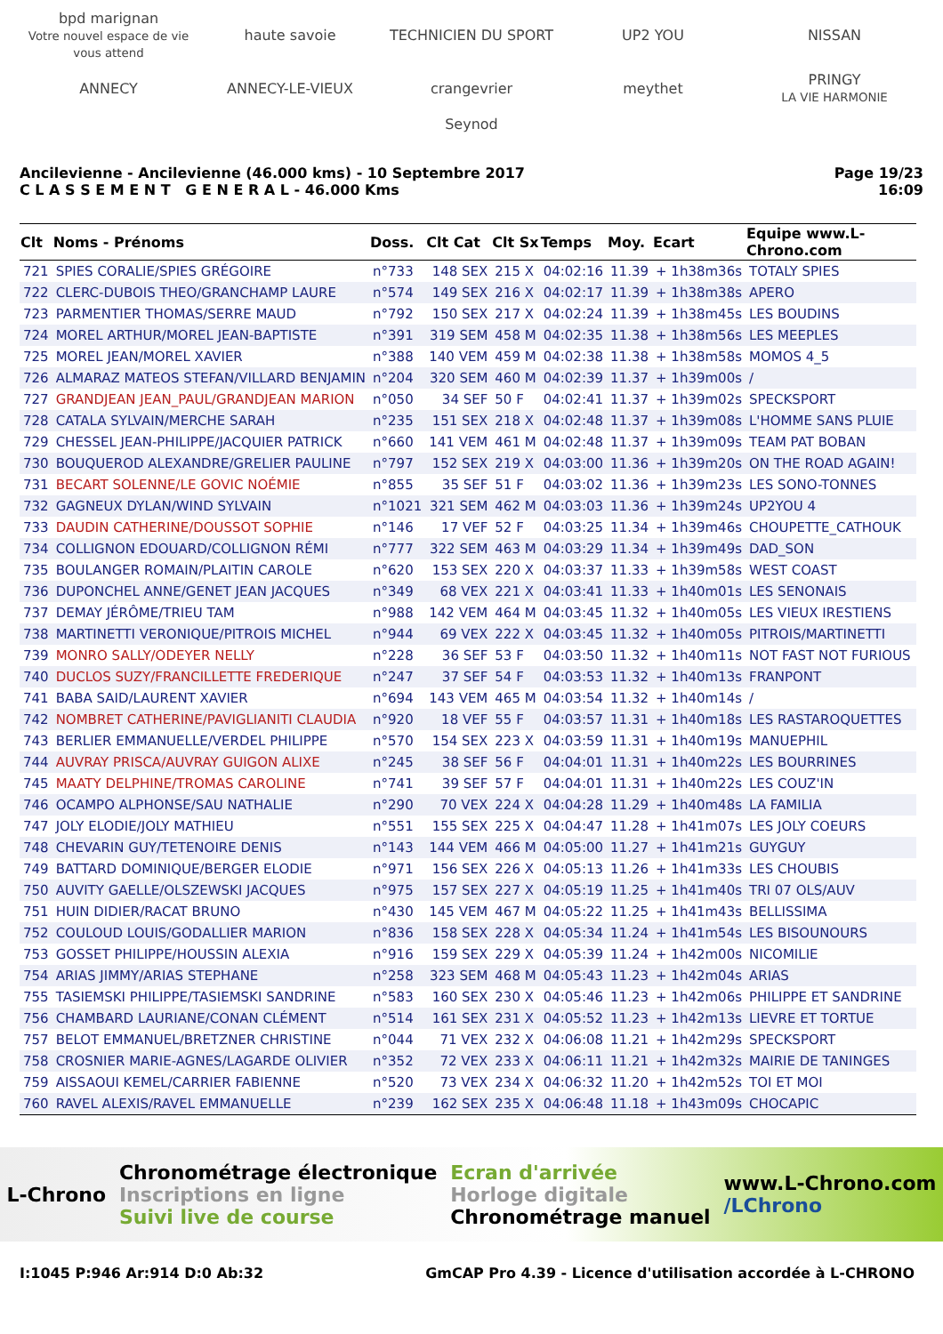bpd marignan
Votre nouvel espace de vie vous attend
haute savoie
TECHNICIEN DU SPORT
UP2 YOU
NISSAN
ANNECY
ANNECY-LE-VIEUX
crangevrier
meythet
PRINGY
LA VIE HARMONIE
Seynod
Ancilevienne - Ancilevienne (46.000 kms) - 10 Septembre 2017
C L A S S E M E N T G E N E R A L - 46.000 Kms
Page 19/23
16:09
| Clt | Noms - Prénoms | Doss. | Clt Cat | Clt Sx | Temps | Moy. | Ecart | Equipe www.L-Chrono.com |
| --- | --- | --- | --- | --- | --- | --- | --- | --- |
| 721 | SPIES CORALIE/SPIES GRÉGOIRE | n°733 | 148 SEX | 215 X | 04:02:16 | 11.39 | + 1h38m36s | TOTALY SPIES |
| 722 | CLERC-DUBOIS THEO/GRANCHAMP LAURE | n°574 | 149 SEX | 216 X | 04:02:17 | 11.39 | + 1h38m38s | APERO |
| 723 | PARMENTIER THOMAS/SERRE MAUD | n°792 | 150 SEX | 217 X | 04:02:24 | 11.39 | + 1h38m45s | LES BOUDINS |
| 724 | MOREL ARTHUR/MOREL JEAN-BAPTISTE | n°391 | 319 SEM | 458 M | 04:02:35 | 11.38 | + 1h38m56s | LES MEEPLES |
| 725 | MOREL JEAN/MOREL XAVIER | n°388 | 140 VEM | 459 M | 04:02:38 | 11.38 | + 1h38m58s | MOMOS 4_5 |
| 726 | ALMARAZ MATEOS STEFAN/VILLARD BENJAMIN | n°204 | 320 SEM | 460 M | 04:02:39 | 11.37 | + 1h39m00s | / |
| 727 | GRANDJEAN JEAN_PAUL/GRANDJEAN MARION | n°050 | 34 SEF | 50 F | 04:02:41 | 11.37 | + 1h39m02s | SPECKSPORT |
| 728 | CATALA SYLVAIN/MERCHE SARAH | n°235 | 151 SEX | 218 X | 04:02:48 | 11.37 | + 1h39m08s | L'HOMME SANS PLUIE |
| 729 | CHESSEL JEAN-PHILIPPE/JACQUIER PATRICK | n°660 | 141 VEM | 461 M | 04:02:48 | 11.37 | + 1h39m09s | TEAM PAT BOBAN |
| 730 | BOUQUEROD ALEXANDRE/GRELIER PAULINE | n°797 | 152 SEX | 219 X | 04:03:00 | 11.36 | + 1h39m20s | ON THE ROAD AGAIN! |
| 731 | BECART SOLENNE/LE GOVIC NOÉMIE | n°855 | 35 SEF | 51 F | 04:03:02 | 11.36 | + 1h39m23s | LES SONO-TONNES |
| 732 | GAGNEUX DYLAN/WIND SYLVAIN | n°1021 | 321 SEM | 462 M | 04:03:03 | 11.36 | + 1h39m24s | UP2YOU 4 |
| 733 | DAUDIN CATHERINE/DOUSSOT SOPHIE | n°146 | 17 VEF | 52 F | 04:03:25 | 11.34 | + 1h39m46s | CHOUPETTE_CATHOUK |
| 734 | COLLIGNON EDOUARD/COLLIGNON RÉMI | n°777 | 322 SEM | 463 M | 04:03:29 | 11.34 | + 1h39m49s | DAD_SON |
| 735 | BOULANGER ROMAIN/PLAITIN CAROLE | n°620 | 153 SEX | 220 X | 04:03:37 | 11.33 | + 1h39m58s | WEST COAST |
| 736 | DUPONCHEL ANNE/GENET JEAN JACQUES | n°349 | 68 VEX | 221 X | 04:03:41 | 11.33 | + 1h40m01s | LES SENONAIS |
| 737 | DEMAY JÉRÔME/TRIEU TAM | n°988 | 142 VEM | 464 M | 04:03:45 | 11.32 | + 1h40m05s | LES VIEUX IRESTIENS |
| 738 | MARTINETTI VERONIQUE/PITROIS MICHEL | n°944 | 69 VEX | 222 X | 04:03:45 | 11.32 | + 1h40m05s | PITROIS/MARTINETTI |
| 739 | MONRO SALLY/ODEYER NELLY | n°228 | 36 SEF | 53 F | 04:03:50 | 11.32 | + 1h40m11s | NOT FAST NOT FURIOUS |
| 740 | DUCLOS SUZY/FRANCILLETTE FREDERIQUE | n°247 | 37 SEF | 54 F | 04:03:53 | 11.32 | + 1h40m13s | FRANPONT |
| 741 | BABA SAID/LAURENT XAVIER | n°694 | 143 VEM | 465 M | 04:03:54 | 11.32 | + 1h40m14s | / |
| 742 | NOMBRET CATHERINE/PAVIGLIANITI CLAUDIA | n°920 | 18 VEF | 55 F | 04:03:57 | 11.31 | + 1h40m18s | LES RASTAROQUETTES |
| 743 | BERLIER EMMANUELLE/VERDEL PHILIPPE | n°570 | 154 SEX | 223 X | 04:03:59 | 11.31 | + 1h40m19s | MANUEPHIL |
| 744 | AUVRAY PRISCA/AUVRAY GUIGON ALIXE | n°245 | 38 SEF | 56 F | 04:04:01 | 11.31 | + 1h40m22s | LES BOURRINES |
| 745 | MAATY DELPHINE/TROMAS CAROLINE | n°741 | 39 SEF | 57 F | 04:04:01 | 11.31 | + 1h40m22s | LES COUZ'IN |
| 746 | OCAMPO ALPHONSE/SAU NATHALIE | n°290 | 70 VEX | 224 X | 04:04:28 | 11.29 | + 1h40m48s | LA FAMILIA |
| 747 | JOLY ELODIE/JOLY MATHIEU | n°551 | 155 SEX | 225 X | 04:04:47 | 11.28 | + 1h41m07s | LES JOLY COEURS |
| 748 | CHEVARIN GUY/TETENOIRE DENIS | n°143 | 144 VEM | 466 M | 04:05:00 | 11.27 | + 1h41m21s | GUYGUY |
| 749 | BATTARD DOMINIQUE/BERGER ELODIE | n°971 | 156 SEX | 226 X | 04:05:13 | 11.26 | + 1h41m33s | LES CHOUBIS |
| 750 | AUVITY GAELLE/OLSZEWSKI JACQUES | n°975 | 157 SEX | 227 X | 04:05:19 | 11.25 | + 1h41m40s | TRI 07 OLS/AUV |
| 751 | HUIN DIDIER/RACAT BRUNO | n°430 | 145 VEM | 467 M | 04:05:22 | 11.25 | + 1h41m43s | BELLISSIMA |
| 752 | COULOUD LOUIS/GODALLIER MARION | n°836 | 158 SEX | 228 X | 04:05:34 | 11.24 | + 1h41m54s | LES BISOUNOURS |
| 753 | GOSSET PHILIPPE/HOUSSIN ALEXIA | n°916 | 159 SEX | 229 X | 04:05:39 | 11.24 | + 1h42m00s | NICOMILIE |
| 754 | ARIAS JIMMY/ARIAS STEPHANE | n°258 | 323 SEM | 468 M | 04:05:43 | 11.23 | + 1h42m04s | ARIAS |
| 755 | TASIEMSKI PHILIPPE/TASIEMSKI SANDRINE | n°583 | 160 SEX | 230 X | 04:05:46 | 11.23 | + 1h42m06s | PHILIPPE ET SANDRINE |
| 756 | CHAMBARD LAURIANE/CONAN CLÉMENT | n°514 | 161 SEX | 231 X | 04:05:52 | 11.23 | + 1h42m13s | LIEVRE ET TORTUE |
| 757 | BELOT EMMANUEL/BRETZNER CHRISTINE | n°044 | 71 VEX | 232 X | 04:06:08 | 11.21 | + 1h42m29s | SPECKSPORT |
| 758 | CROSNIER MARIE-AGNES/LAGARDE OLIVIER | n°352 | 72 VEX | 233 X | 04:06:11 | 11.21 | + 1h42m32s | MAIRIE DE TANINGES |
| 759 | AISSAOUI KEMEL/CARRIER FABIENNE | n°520 | 73 VEX | 234 X | 04:06:32 | 11.20 | + 1h42m52s | TOI ET MOI |
| 760 | RAVEL ALEXIS/RAVEL EMMANUELLE | n°239 | 162 SEX | 235 X | 04:06:48 | 11.18 | + 1h43m09s | CHOCAPIC |
L-Chrono
Chronométrage électronique
Inscriptions en ligne
Suivi live de course
Ecran d'arrivée
Horloge digitale
Chronométrage manuel
www.L-Chrono.com
/LChrono
I:1045 P:946 Ar:914 D:0 Ab:32 GmCAP Pro 4.39 - Licence d'utilisation accordée à L-CHRONO